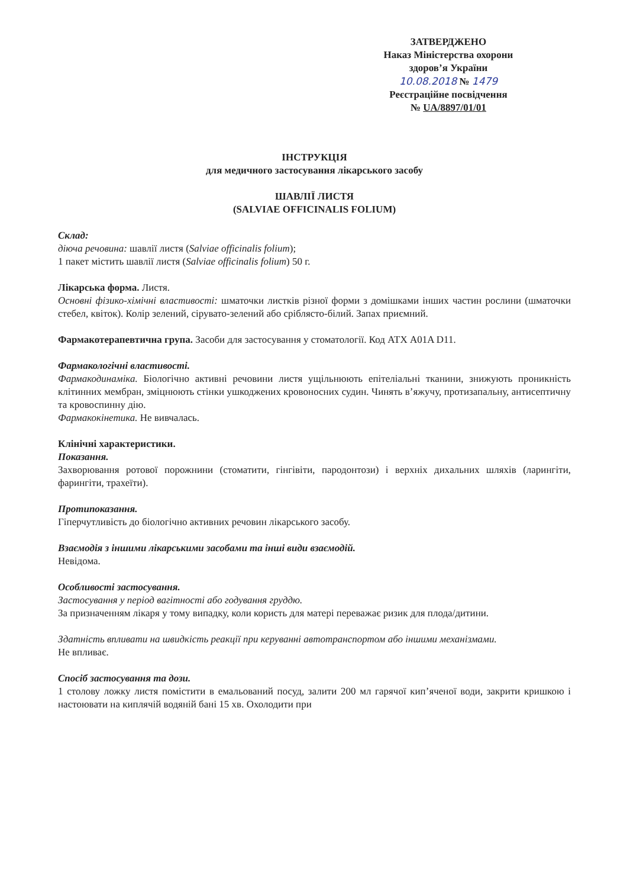ЗАТВЕРДЖЕНО
Наказ Міністерства охорони
здоров’я України
10.08.2018 № 1479
Реєстраційне посвідчення
№ UA/8897/01/01
ІНСТРУКЦІЯ
для медичного застосування лікарського засобу
ШАВЛІЇ ЛИСТЯ
(SALVIAE OFFICINALIS FOLIUM)
Склад:
діюча речовина: шавлії листя (Salviae officinalis folium);
1 пакет містить шавлії листя (Salviae officinalis folium) 50 г.
Лікарська форма. Листя.
Основні фізико-хімічні властивості: шматочки листків різної форми з домішками інших частин рослини (шматочки стебел, квіток). Колір зелений, сірувато-зелений або сріблясто-білий. Запах приємний.
Фармакотерапевтична група. Засоби для застосування у стоматології. Код АТХ A01A D11.
Фармакологічні властивості.
Фармакодинаміка. Біологічно активні речовини листя ущільнюють епітеліальні тканини, знижують проникність клітинних мембран, зміцнюють стінки ушкоджених кровоносних судин. Чинять в’яжучу, протизапальну, антисептичну та кровоспинну дію.
Фармакокінетика. Не вивчалась.
Клінічні характеристики.
Показання.
Захворювання ротової порожнини (стоматити, гінгівіти, пародонтози) і верхніх дихальних шляхів (ларингіти, фарингіти, трахеїти).
Протипоказання.
Гіперчутливість до біологічно активних речовин лікарського засобу.
Взаємодія з іншими лікарськими засобами та інші види взаємодій.
Невідома.
Особливості застосування.
Застосування у період вагітності або годування груддю.
За призначенням лікаря у тому випадку, коли користь для матері переважає ризик для плода/дитини.
Здатність впливати на швидкість реакції при керуванні автотранспортом або іншими механізмами.
Не впливає.
Спосіб застосування та дози.
1 столову ложку листя помістити в емальований посуд, залити 200 мл гарячої кип’яченої води, закрити кришкою і настоювати на киплячій водяній бані 15 хв. Охолодити при